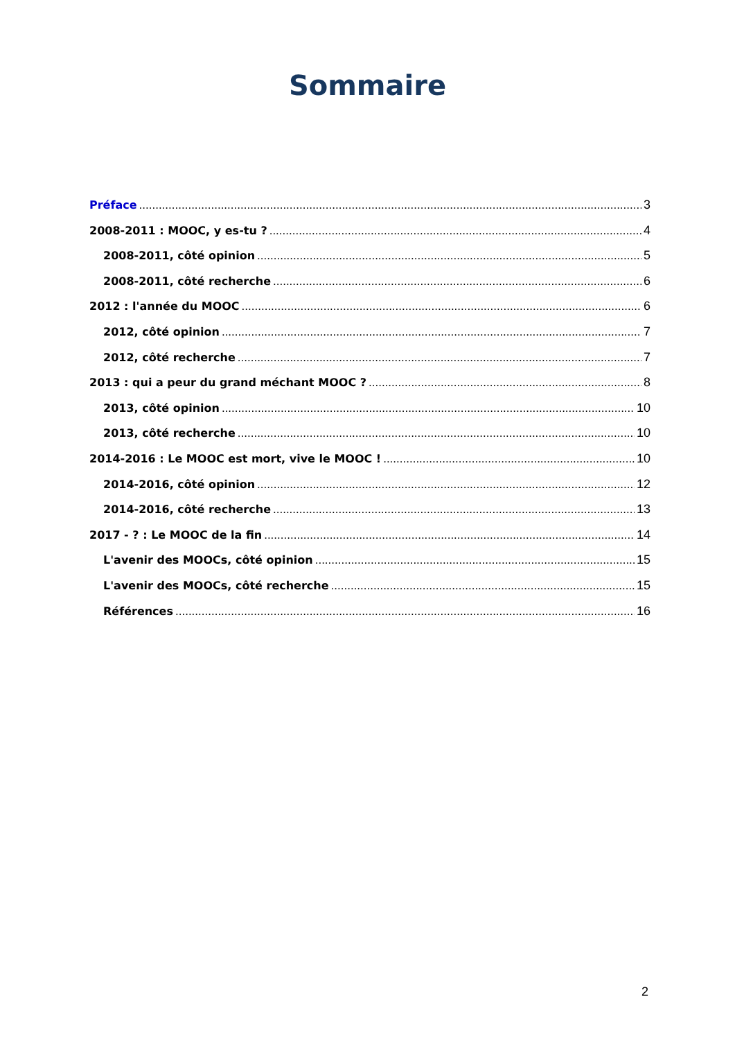Sommaire
Préface 3
2008-2011 : MOOC, y es-tu ? 4
2008-2011, côté opinion 5
2008-2011, côté recherche 6
2012 : l'année du MOOC 6
2012, côté opinion 7
2012, côté recherche 7
2013 : qui a peur du grand méchant MOOC ? 8
2013, côté opinion 10
2013, côté recherche 10
2014-2016 : Le MOOC est mort, vive le MOOC ! 10
2014-2016, côté opinion 12
2014-2016, côté recherche 13
2017 - ? : Le MOOC de la fin 14
L'avenir des MOOCs, côté opinion 15
L'avenir des MOOCs, côté recherche 15
Références 16
2